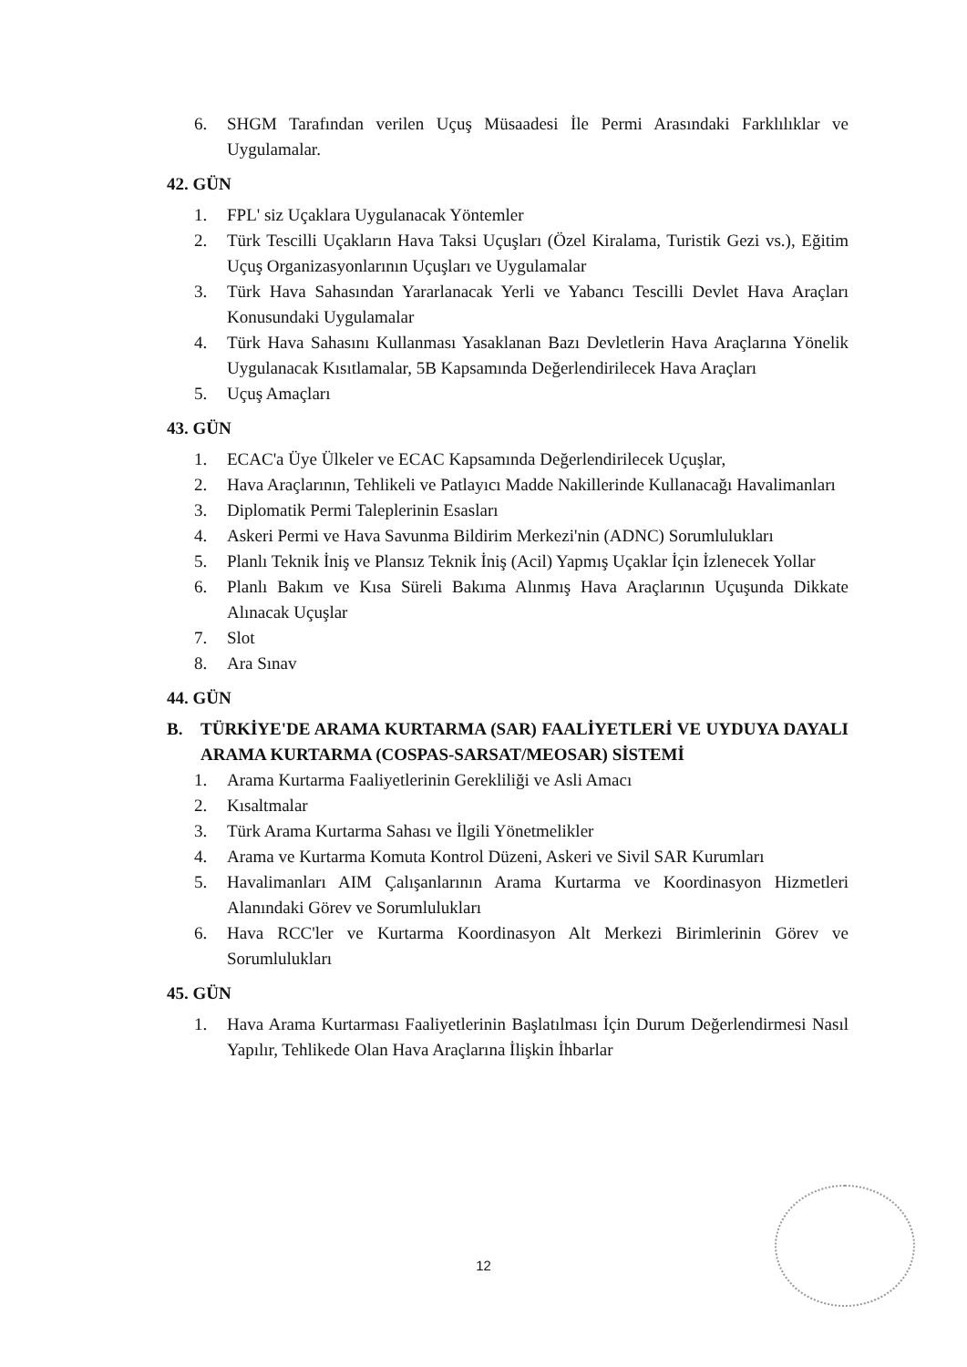6. SHGM Tarafından verilen Uçuş Müsaadesi İle Permi Arasındaki Farklılıklar ve Uygulamalar.
42. GÜN
1. FPL' siz Uçaklara Uygulanacak Yöntemler
2. Türk Tescilli Uçakların Hava Taksi Uçuşları (Özel Kiralama, Turistik Gezi vs.), Eğitim Uçuş Organizasyonlarının Uçuşları ve Uygulamalar
3. Türk Hava Sahasından Yararlanacak Yerli ve Yabancı Tescilli Devlet Hava Araçları Konusundaki Uygulamalar
4. Türk Hava Sahasını Kullanması Yasaklanan Bazı Devletlerin Hava Araçlarına Yönelik Uygulanacak Kısıtlamalar, 5B Kapsamında Değerlendirilecek Hava Araçları
5. Uçuş Amaçları
43. GÜN
1. ECAC'a Üye Ülkeler ve ECAC Kapsamında Değerlendirilecek Uçuşlar,
2. Hava Araçlarının, Tehlikeli ve Patlayıcı Madde Nakillerinde Kullanacağı Havalimanları
3. Diplomatik Permi Taleplerinin Esasları
4. Askeri Permi ve Hava Savunma Bildirim Merkezi'nin (ADNC) Sorumlulukları
5. Planlı Teknik İniş ve Plansız Teknik İniş (Acil) Yapmış Uçaklar İçin İzlenecek Yollar
6. Planlı Bakım ve Kısa Süreli Bakıma Alınmış Hava Araçlarının Uçuşunda Dikkate Alınacak Uçuşlar
7. Slot
8. Ara Sınav
44. GÜN
B. TÜRKİYE'DE ARAMA KURTARMA (SAR) FAALİYETLERİ VE UYDUYA DAYALI ARAMA KURTARMA (COSPAS-SARSAT/MEOSAR) SİSTEMİ
1. Arama Kurtarma Faaliyetlerinin Gerekliliği ve Asli Amacı
2. Kısaltmalar
3. Türk Arama Kurtarma Sahası ve İlgili Yönetmelikler
4. Arama ve Kurtarma Komuta Kontrol Düzeni, Askeri ve Sivil SAR Kurumları
5. Havalimanları AIM Çalışanlarının Arama Kurtarma ve Koordinasyon Hizmetleri Alanındaki Görev ve Sorumlulukları
6. Hava RCC'ler ve Kurtarma Koordinasyon Alt Merkezi Birimlerinin Görev ve Sorumlulukları
45. GÜN
1. Hava Arama Kurtarması Faaliyetlerinin Başlatılması İçin Durum Değerlendirmesi Nasıl Yapılır, Tehlikede Olan Hava Araçlarına İlişkin İhbarlar
12